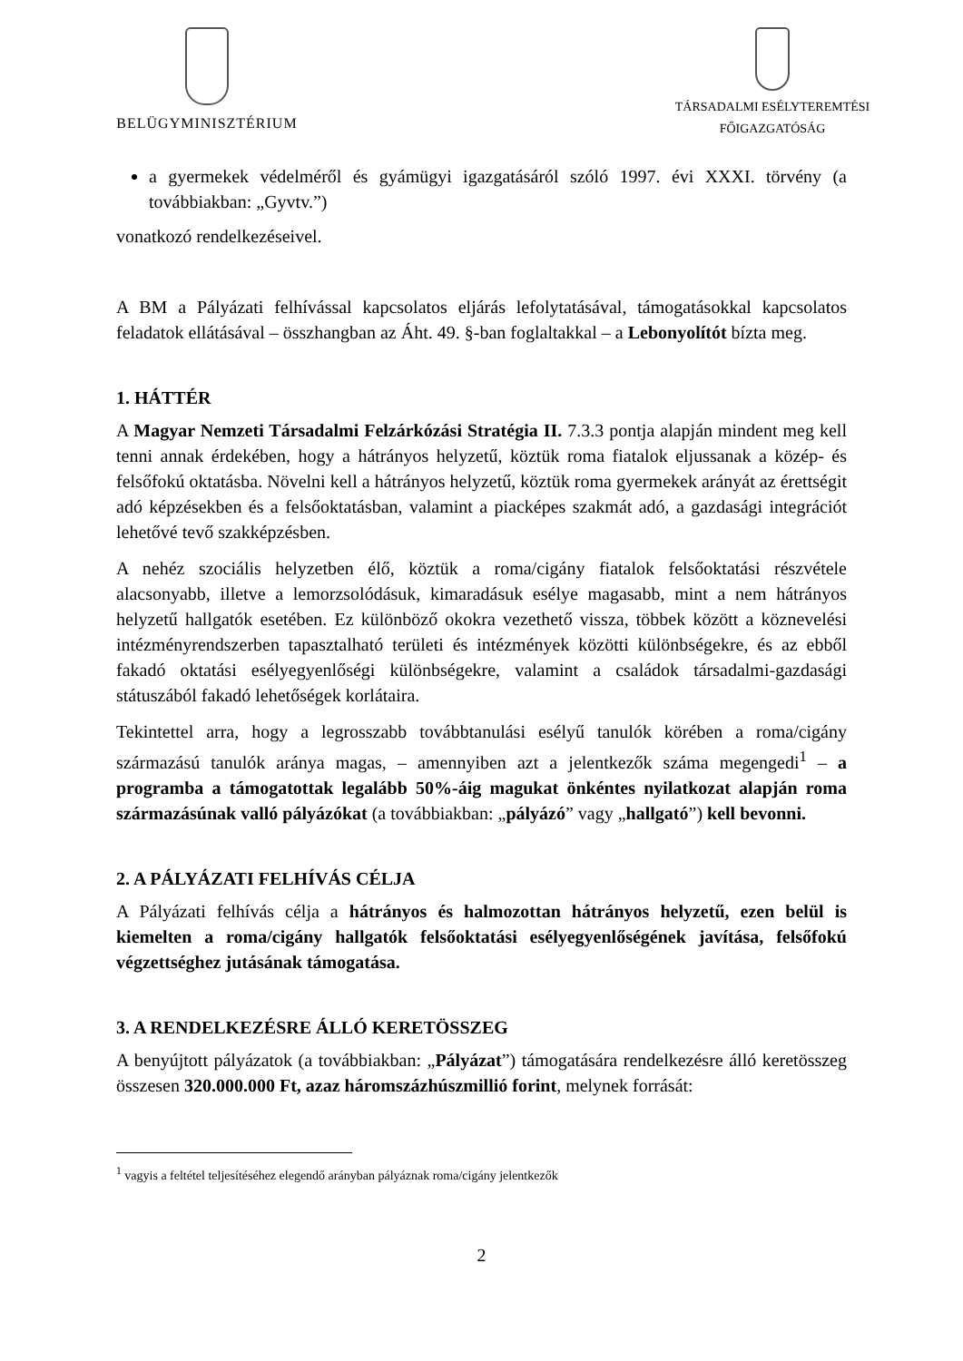BELÜGYMINISZTÉRIUM
TÁRSADALMI ESÉLYTEREMTÉSI
FŐIGAZGATÓSÁG
a gyermekek védelméről és gyámügyi igazgatásáról szóló 1997. évi XXXI. törvény (a továbbiakban: „Gyvtv.”)
vonatkozó rendelkezéseivel.
A BM a Pályázati felhívással kapcsolatos eljárás lefolytatásával, támogatásokkal kapcsolatos feladatok ellátásával – összhangban az Áht. 49. §-ban foglaltakkal – a Lebonyolítót bízta meg.
1. HÁTTÉR
A Magyar Nemzeti Társadalmi Felzárkózási Stratégia II. 7.3.3 pontja alapján mindent meg kell tenni annak érdekében, hogy a hátrányos helyzetű, köztük roma fiatalok eljussanak a közép- és felsőfokú oktatásba. Növelni kell a hátrányos helyzetű, köztük roma gyermekek arányát az érettségit adó képzésekben és a felsőoktatásban, valamint a piacképes szakmát adó, a gazdasági integrációt lehetővé tevő szakképzésben.
A nehéz szociális helyzetben élő, köztük a roma/cigány fiatalok felsőoktatási részvétele alacsonyabb, illetve a lemorzsolódásuk, kimaradásuk esélye magasabb, mint a nem hátrányos helyzetű hallgatók esetében. Ez különböző okokra vezethető vissza, többek között a köznevelési intézményrendszerben tapasztalható területi és intézmények közötti különbségekre, és az ebből fakadó oktatási esélyegyenlőségi különbségekre, valamint a családok társadalmi-gazdasági státuszából fakadó lehetőségek korlátaira.
Tekintettel arra, hogy a legrosszabb továbbtanulási esélyű tanulók körében a roma/cigány származású tanulók aránya magas, – amennyiben azt a jelentkezők száma megengedi<sup>1</sup> – a programba a támogatottak legalább 50%-áig magukat önkéntes nyilatkozat alapján roma származásúnak valló pályázókat (a továbbiakban: „pályázó” vagy „hallgató”) kell bevonni.
2. A PÁLYÁZATI FELHÍVÁS CÉLJA
A Pályázati felhívás célja a hátrányos és halmozottan hátrányos helyzetű, ezen belül is kiemelten a roma/cigány hallgatók felsőoktatási esélyegyenlőségének javítása, felsőfokú végzettséghez jutásának támogatása.
3. A RENDELKEZÉSRE ÁLLÓ KERETÖSSZEG
A benyújtott pályázatok (a továbbiakban: „Pályázat”) támogatására rendelkezésre álló keretösszeg összesen 320.000.000 Ft, azaz háromszázhúszmillió forint, melynek forrását:
<sup>1</sup> vagyis a feltétel teljesítéséhez elegendő arányban pályáznak roma/cigány jelentkezők
2